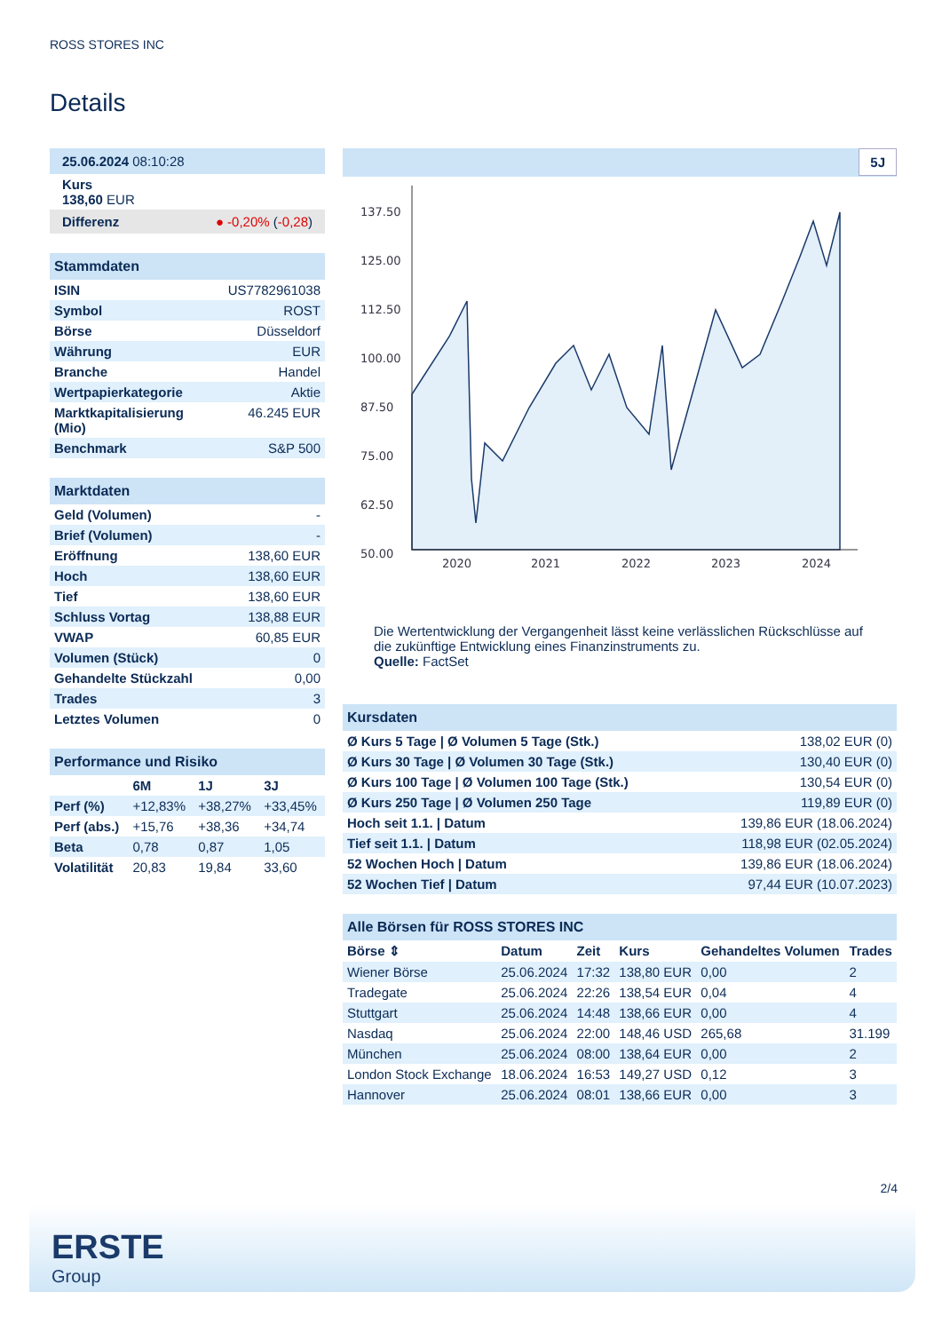ROSS STORES INC
Details
25.06.2024 08:10:28
Kurs
138,60 EUR
Differenz ● -0,20% (-0,28)
Stammdaten
| ISIN | US7782961038 |
| Symbol | ROST |
| Börse | Düsseldorf |
| Währung | EUR |
| Branche | Handel |
| Wertpapierkategorie | Aktie |
| Marktkapitalisierung (Mio) | 46.245 EUR |
| Benchmark | S&P 500 |
Marktdaten
| Geld (Volumen) | - |
| Brief (Volumen) | - |
| Eröffnung | 138,60 EUR |
| Hoch | 138,60 EUR |
| Tief | 138,60 EUR |
| Schluss Vortag | 138,88 EUR |
| VWAP | 60,85 EUR |
| Volumen (Stück) | 0 |
| Gehandelte Stückzahl | 0,00 |
| Trades | 3 |
| Letztes Volumen | 0 |
Performance und Risiko
| | 6M | 1J | 3J |
| --- | --- | --- | --- |
| Perf (%) | +12,83% | +38,27% | +33,45% |
| Perf (abs.) | +15,76 | +38,36 | +34,74 |
| Beta | 0,78 | 0,87 | 1,05 |
| Volatilität | 20,83 | 19,84 | 33,60 |
5J
137.50
125.00
112.50
100.00
87.50
75.00
62.50
50.00
2020
2021
2022
2023
2024
Die Wertentwicklung der Vergangenheit lässt keine verlässlichen Rückschlüsse auf die zukünftige Entwicklung eines Finanzinstruments zu.
Quelle: FactSet
Kursdaten
| Ø Kurs 5 Tage / Ø Volumen 5 Tage (Stk.) | 138,02 EUR (0) |
| Ø Kurs 30 Tage / Ø Volumen 30 Tage (Stk.) | 130,40 EUR (0) |
| Ø Kurs 100 Tage / Ø Volumen 100 Tage (Stk.) | 130,54 EUR (0) |
| Ø Kurs 250 Tage / Ø Volumen 250 Tage | 119,89 EUR (0) |
| Hoch seit 1.1. / Datum | 139,86 EUR (18.06.2024) |
| Tief seit 1.1. / Datum | 118,98 EUR (02.05.2024) |
| 52 Wochen Hoch / Datum | 139,86 EUR (18.06.2024) |
| 52 Wochen Tief / Datum | 97,44 EUR (10.07.2023) |
Alle Börsen für ROSS STORES INC
| Börse ⇕ | Datum | Zeit | Kurs | Gehandeltes Volumen | Trades |
| --- | --- | --- | --- | --- | --- |
| Wiener Börse | 25.06.2024 | 17:32 | 138,80 EUR | 0,00 | 2 |
| Tradegate | 25.06.2024 | 22:26 | 138,54 EUR | 0,04 | 4 |
| Stuttgart | 25.06.2024 | 14:48 | 138,66 EUR | 0,00 | 4 |
| Nasdaq | 25.06.2024 | 22:00 | 148,46 USD | 265,68 | 31.199 |
| München | 25.06.2024 | 08:00 | 138,64 EUR | 0,00 | 2 |
| London Stock Exchange | 18.06.2024 | 16:53 | 149,27 USD | 0,12 | 3 |
| Hannover | 25.06.2024 | 08:01 | 138,66 EUR | 0,00 | 3 |
2/4
ERSTE
Group